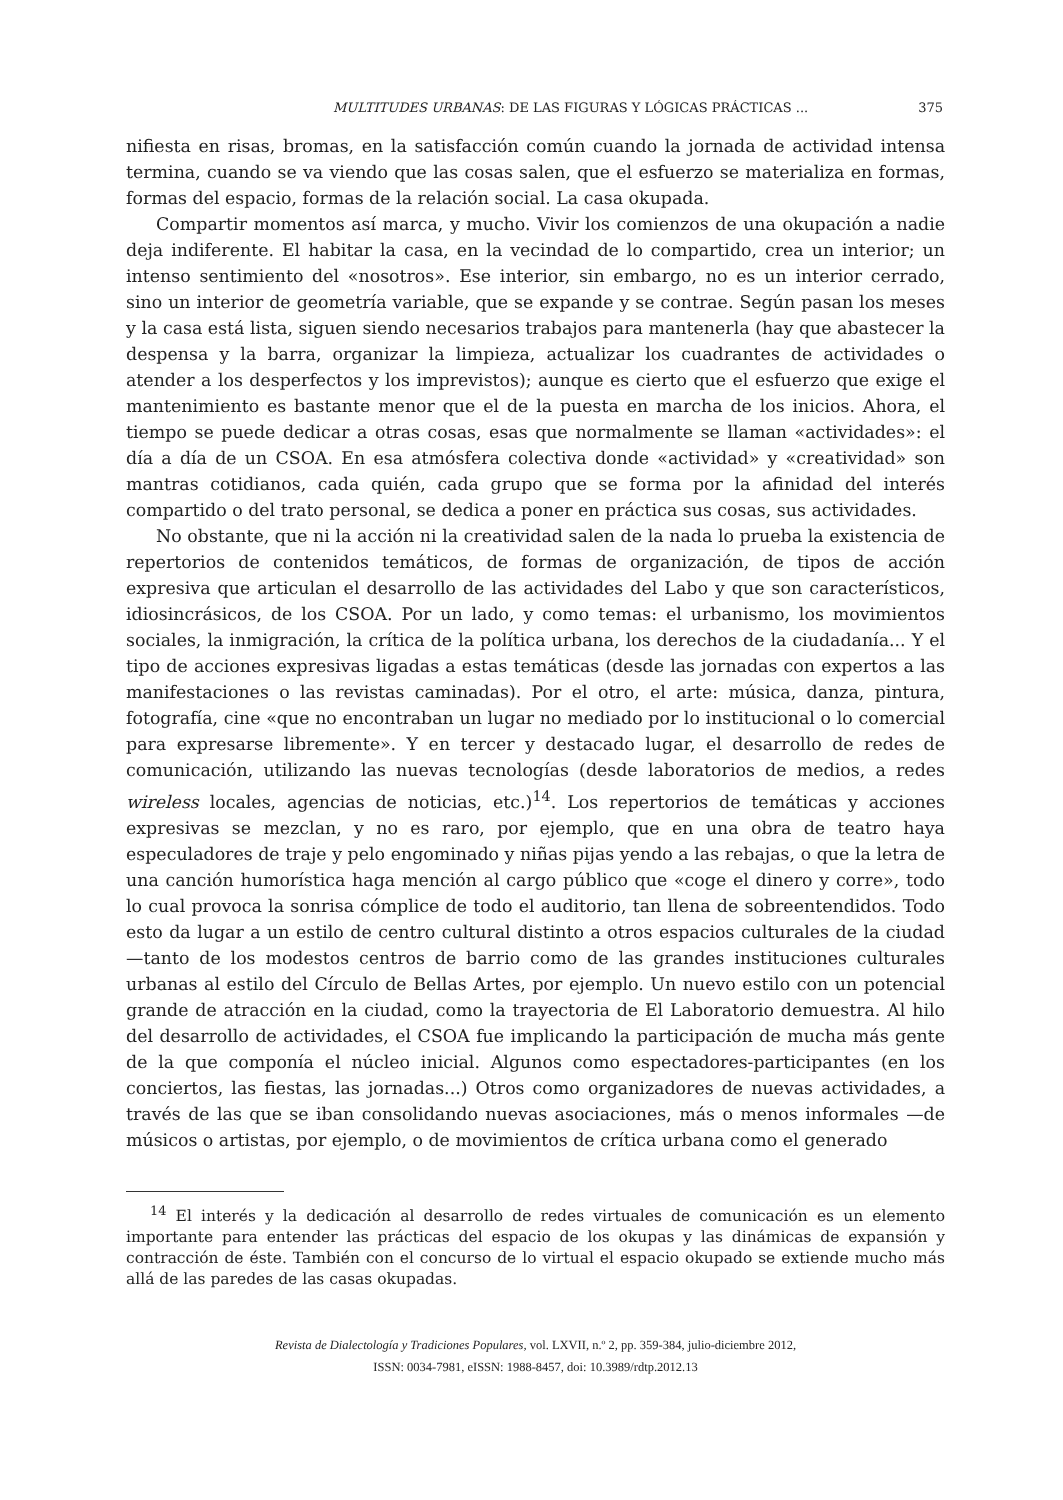MULTITUDES URBANAS: DE LAS FIGURAS Y LÓGICAS PRÁCTICAS ... 375
nifiesta en risas, bromas, en la satisfacción común cuando la jornada de actividad intensa termina, cuando se va viendo que las cosas salen, que el esfuerzo se materializa en formas, formas del espacio, formas de la relación social. La casa okupada.
Compartir momentos así marca, y mucho. Vivir los comienzos de una okupación a nadie deja indiferente. El habitar la casa, en la vecindad de lo compartido, crea un interior; un intenso sentimiento del «nosotros». Ese interior, sin embargo, no es un interior cerrado, sino un interior de geometría variable, que se expande y se contrae. Según pasan los meses y la casa está lista, siguen siendo necesarios trabajos para mantenerla (hay que abastecer la despensa y la barra, organizar la limpieza, actualizar los cuadrantes de actividades o atender a los desperfectos y los imprevistos); aunque es cierto que el esfuerzo que exige el mantenimiento es bastante menor que el de la puesta en marcha de los inicios. Ahora, el tiempo se puede dedicar a otras cosas, esas que normalmente se llaman «actividades»: el día a día de un CSOA. En esa atmósfera colectiva donde «actividad» y «creatividad» son mantras cotidianos, cada quién, cada grupo que se forma por la afinidad del interés compartido o del trato personal, se dedica a poner en práctica sus cosas, sus actividades.
No obstante, que ni la acción ni la creatividad salen de la nada lo prueba la existencia de repertorios de contenidos temáticos, de formas de organización, de tipos de acción expresiva que articulan el desarrollo de las actividades del Labo y que son característicos, idiosincrásicos, de los CSOA. Por un lado, y como temas: el urbanismo, los movimientos sociales, la inmigración, la crítica de la política urbana, los derechos de la ciudadanía... Y el tipo de acciones expresivas ligadas a estas temáticas (desde las jornadas con expertos a las manifestaciones o las revistas caminadas). Por el otro, el arte: música, danza, pintura, fotografía, cine «que no encontraban un lugar no mediado por lo institucional o lo comercial para expresarse libremente». Y en tercer y destacado lugar, el desarrollo de redes de comunicación, utilizando las nuevas tecnologías (desde laboratorios de medios, a redes wireless locales, agencias de noticias, etc.)<sup>14</sup>. Los repertorios de temáticas y acciones expresivas se mezclan, y no es raro, por ejemplo, que en una obra de teatro haya especuladores de traje y pelo engominado y niñas pijas yendo a las rebajas, o que la letra de una canción humorística haga mención al cargo público que «coge el dinero y corre», todo lo cual provoca la sonrisa cómplice de todo el auditorio, tan llena de sobreentendidos. Todo esto da lugar a un estilo de centro cultural distinto a otros espacios culturales de la ciudad —tanto de los modestos centros de barrio como de las grandes instituciones culturales urbanas al estilo del Círculo de Bellas Artes, por ejemplo. Un nuevo estilo con un potencial grande de atracción en la ciudad, como la trayectoria de El Laboratorio demuestra. Al hilo del desarrollo de actividades, el CSOA fue implicando la participación de mucha más gente de la que componía el núcleo inicial. Algunos como espectadores-participantes (en los conciertos, las fiestas, las jornadas...) Otros como organizadores de nuevas actividades, a través de las que se iban consolidando nuevas asociaciones, más o menos informales —de músicos o artistas, por ejemplo, o de movimientos de crítica urbana como el generado
<sup>14</sup> El interés y la dedicación al desarrollo de redes virtuales de comunicación es un elemento importante para entender las prácticas del espacio de los okupas y las dinámicas de expansión y contracción de éste. También con el concurso de lo virtual el espacio okupado se extiende mucho más allá de las paredes de las casas okupadas.
Revista de Dialectología y Tradiciones Populares, vol. LXVII, n.º 2, pp. 359-384, julio-diciembre 2012,
ISSN: 0034-7981, eISSN: 1988-8457, doi: 10.3989/rdtp.2012.13